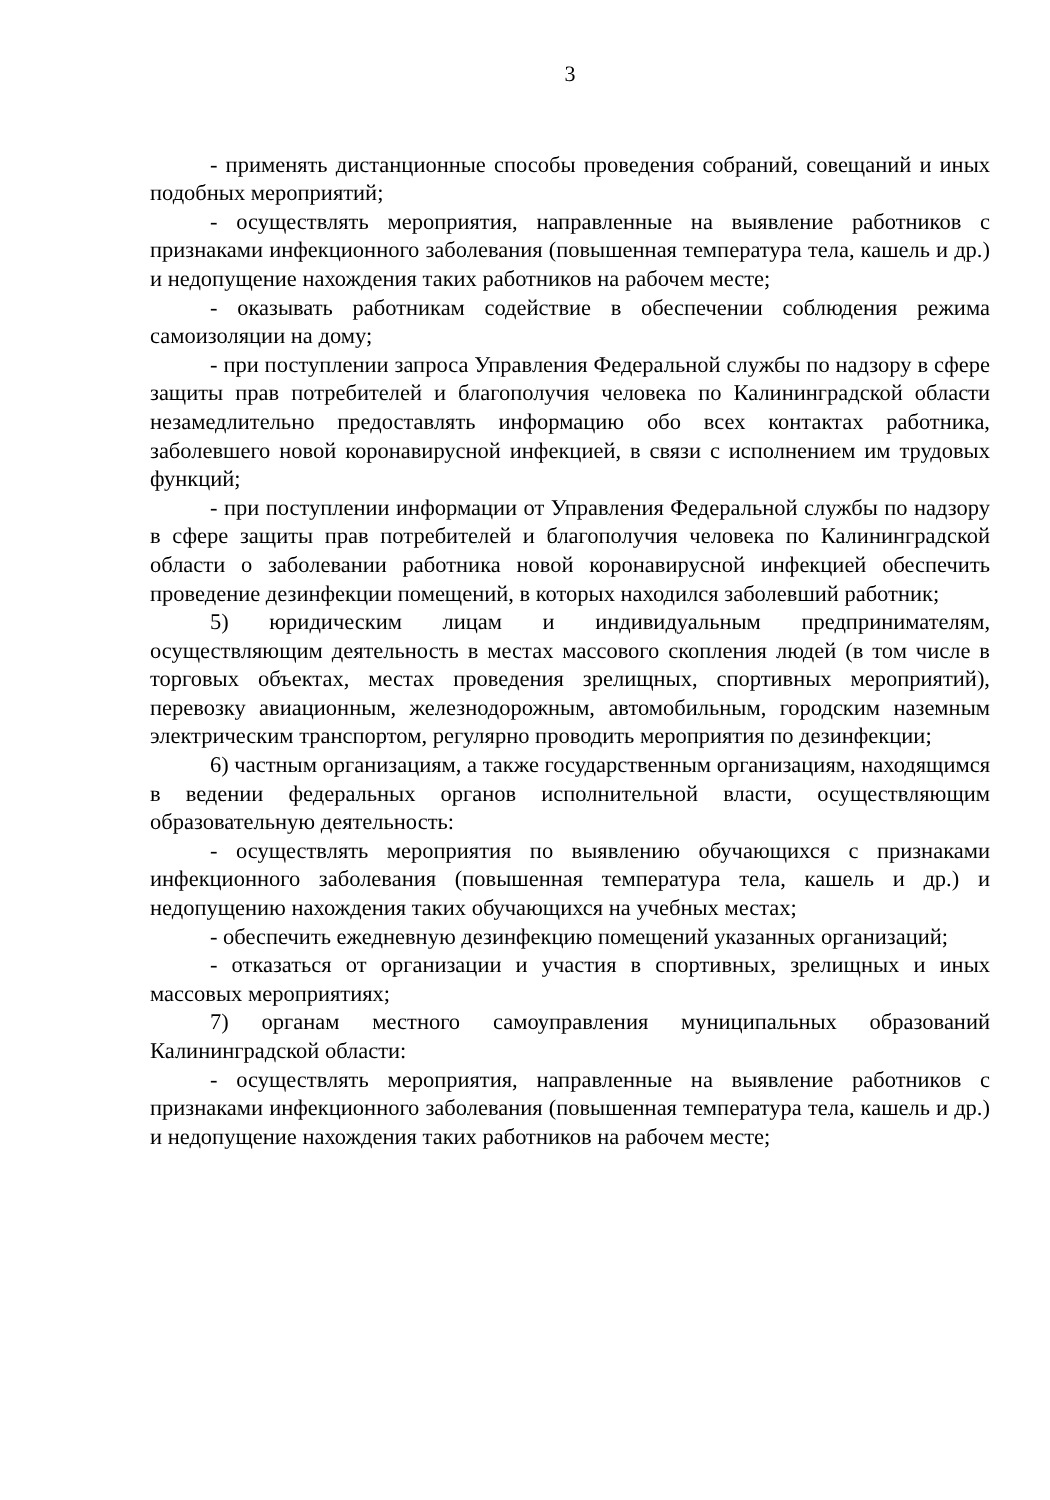3
- применять дистанционные способы проведения собраний, совещаний и иных подобных мероприятий;
- осуществлять мероприятия, направленные на выявление работников с признаками инфекционного заболевания (повышенная температура тела, кашель и др.) и недопущение нахождения таких работников на рабочем месте;
- оказывать работникам содействие в обеспечении соблюдения режима самоизоляции на дому;
- при поступлении запроса Управления Федеральной службы по надзору в сфере защиты прав потребителей и благополучия человека по Калининградской области незамедлительно предоставлять информацию обо всех контактах работника, заболевшего новой коронавирусной инфекцией, в связи с исполнением им трудовых функций;
- при поступлении информации от Управления Федеральной службы по надзору в сфере защиты прав потребителей и благополучия человека по Калининградской области о заболевании работника новой коронавирусной инфекцией обеспечить проведение дезинфекции помещений, в которых находился заболевший работник;
5) юридическим лицам и индивидуальным предпринимателям, осуществляющим деятельность в местах массового скопления людей (в том числе в торговых объектах, местах проведения зрелищных, спортивных мероприятий), перевозку авиационным, железнодорожным, автомобильным, городским наземным электрическим транспортом, регулярно проводить мероприятия по дезинфекции;
6) частным организациям, а также государственным организациям, находящимся в ведении федеральных органов исполнительной власти, осуществляющим образовательную деятельность:
- осуществлять мероприятия по выявлению обучающихся с признаками инфекционного заболевания (повышенная температура тела, кашель и др.) и недопущению нахождения таких обучающихся на учебных местах;
- обеспечить ежедневную дезинфекцию помещений указанных организаций;
- отказаться от организации и участия в спортивных, зрелищных и иных массовых мероприятиях;
7) органам местного самоуправления муниципальных образований Калининградской области:
- осуществлять мероприятия, направленные на выявление работников с признаками инфекционного заболевания (повышенная температура тела, кашель и др.) и недопущение нахождения таких работников на рабочем месте;